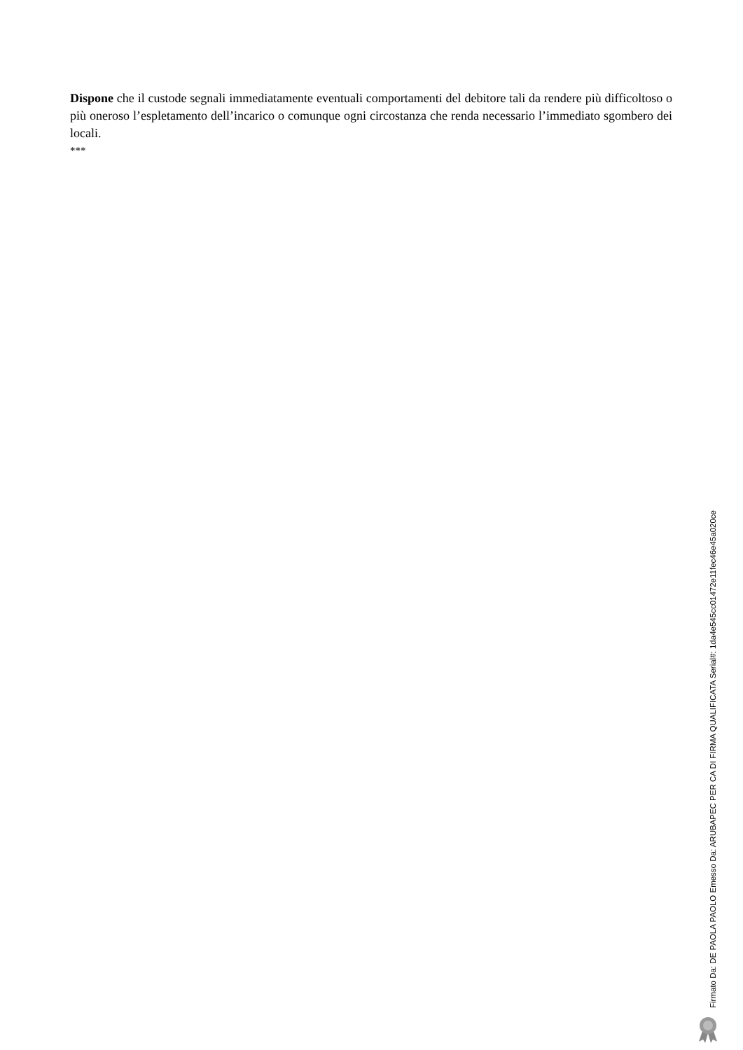Dispone che il custode segnali immediatamente eventuali comportamenti del debitore tali da rendere più difficoltoso o più oneroso l’espletamento dell’incarico o comunque ogni circostanza che renda necessario l’immediato sgombero dei locali.
***
Firmato Da: DE PAOLA PAOLO Emesso Da: ARUBAPEC PER CA DI FIRMA QUALIFICATA Serial#: 1da4e545cc01472e11fec46e45a020ce